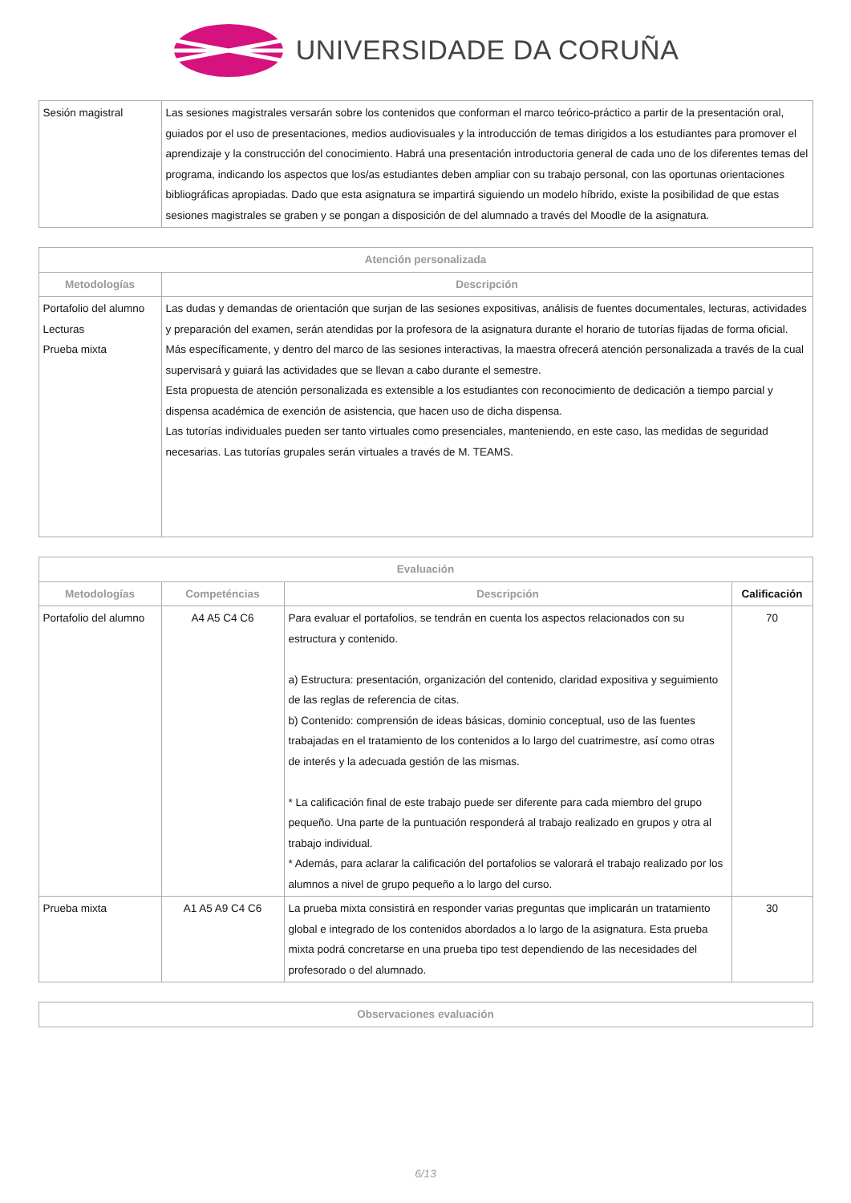UNIVERSIDADE DA CORUÑA
| Sesión magistral | Las sesiones magistrales versarán sobre los contenidos que conforman el marco teórico-práctico a partir de la presentación oral, guiados por el uso de presentaciones, medios audiovisuales y la introducción de temas dirigidos a los estudiantes para promover el aprendizaje y la construcción del conocimiento. Habrá una presentación introductoria general de cada uno de los diferentes temas del programa, indicando los aspectos que los/as estudiantes deben ampliar con su trabajo personal, con las oportunas orientaciones bibliográficas apropiadas. Dado que esta asignatura se impartirá siguiendo un modelo híbrido, existe la posibilidad de que estas sesiones magistrales se graben y se pongan a disposición de del alumnado a través del Moodle de la asignatura. |
| Atención personalizada | |
| --- | --- |
| Metodologías | Descripción |
| Portafolio del alumno Lecturas Prueba mixta | Las dudas y demandas de orientación que surjan de las sesiones expositivas, análisis de fuentes documentales, lecturas, actividades y preparación del examen, serán atendidas por la profesora de la asignatura durante el horario de tutorías fijadas de forma oficial. Más específicamente, y dentro del marco de las sesiones interactivas, la maestra ofrecerá atención personalizada a través de la cual supervisará y guiará las actividades que se llevan a cabo durante el semestre. Esta propuesta de atención personalizada es extensible a los estudiantes con reconocimiento de dedicación a tiempo parcial y dispensa académica de exención de asistencia, que hacen uso de dicha dispensa. Las tutorías individuales pueden ser tanto virtuales como presenciales, manteniendo, en este caso, las medidas de seguridad necesarias. Las tutorías grupales serán virtuales a través de M. TEAMS. |
| Evaluación | | | |
| --- | --- | --- | --- |
| Metodologías | Competéncias | Descripción | Calificación |
| Portafolio del alumno | A4 A5 C4 C6 | Para evaluar el portafolios, se tendrán en cuenta los aspectos relacionados con su estructura y contenido. a) Estructura: presentación, organización del contenido, claridad expositiva y seguimiento de las reglas de referencia de citas. b) Contenido: comprensión de ideas básicas, dominio conceptual, uso de las fuentes trabajadas en el tratamiento de los contenidos a lo largo del cuatrimestre, así como otras de interés y la adecuada gestión de las mismas. * La calificación final de este trabajo puede ser diferente para cada miembro del grupo pequeño. Una parte de la puntuación responderá al trabajo realizado en grupos y otra al trabajo individual. * Además, para aclarar la calificación del portafolios se valorará el trabajo realizado por los alumnos a nivel de grupo pequeño a lo largo del curso. | 70 |
| Prueba mixta | A1 A5 A9 C4 C6 | La prueba mixta consistirá en responder varias preguntas que implicarán un tratamiento global e integrado de los contenidos abordados a lo largo de la asignatura. Esta prueba mixta podrá concretarse en una prueba tipo test dependiendo de las necesidades del profesorado o del alumnado. | 30 |
| Observaciones evaluación |
| --- |
6/13